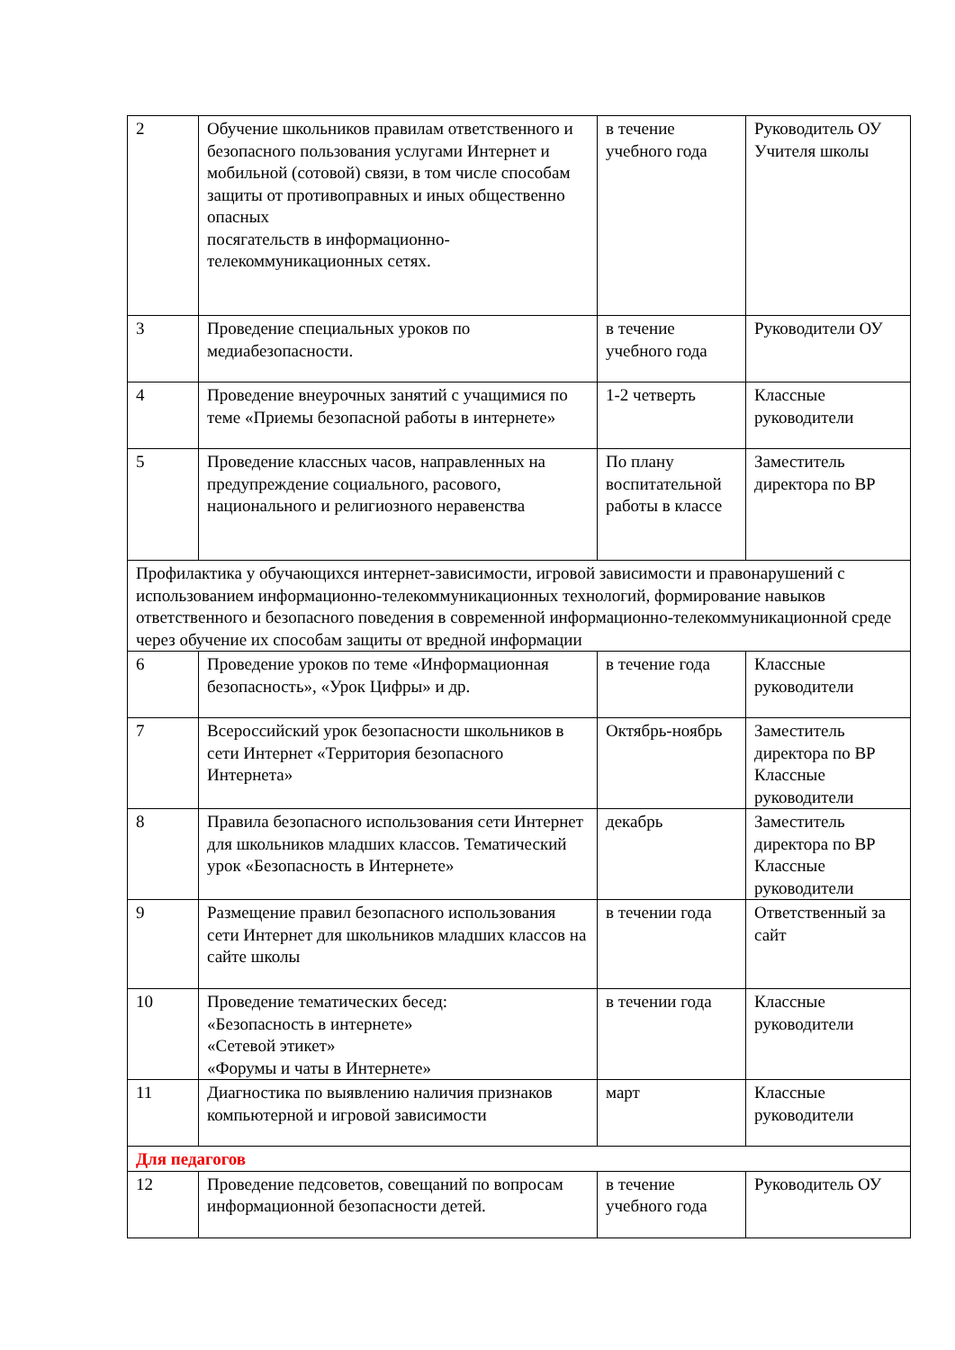| 2 | Обучение школьников правилам ответственного и безопасного пользования услугами Интернет и мобильной (сотовой) связи, в том числе способам защиты от противоправных и иных общественно опасных посягательств в информационно-телекоммуникационных сетях. | в течение учебного года | Руководитель ОУ Учителя школы |
| 3 | Проведение специальных уроков по медиабезопасности. | в течение учебного года | Руководители ОУ |
| 4 | Проведение внеурочных занятий с учащимися по теме «Приемы безопасной работы в интернете» | 1-2 четверть | Классные руководители |
| 5 | Проведение классных часов, направленных на предупреждение социального, расового, национального и религиозного неравенства | По плану воспитательной работы в классе | Заместитель директора по ВР |
| Профилактика у обучающихся интернет-зависимости, игровой зависимости и правонарушений с использованием информационно-телекоммуникационных технологий, формирование навыков ответственного и безопасного поведения в современной информационно-телекоммуникационной среде через обучение их способам защиты от вредной информации | | | |
| 6 | Проведение уроков по теме «Информационная безопасность», «Урок Цифры» и др. | в течение года | Классные руководители |
| 7 | Всероссийский урок безопасности школьников в сети Интернет «Территория безопасного Интернета» | Октябрь-ноябрь | Заместитель директора по ВР Классные руководители |
| 8 | Правила безопасного использования сети Интернет для школьников младших классов. Тематический урок «Безопасность в Интернете» | декабрь | Заместитель директора по ВР Классные руководители |
| 9 | Размещение правил безопасного использования сети Интернет для школьников младших классов на сайте школы | в течении года | Ответственный за сайт |
| 10 | Проведение тематических бесед: «Безопасность в интернете» «Сетевой этикет» «Форумы и чаты в Интернете» | в течении года | Классные руководители |
| 11 | Диагностика по выявлению наличия признаков компьютерной и игровой зависимости | март | Классные руководители |
| Для педагогов | | | |
| 12 | Проведение педсоветов, совещаний по вопросам информационной безопасности детей. | в течение учебного года | Руководитель ОУ |